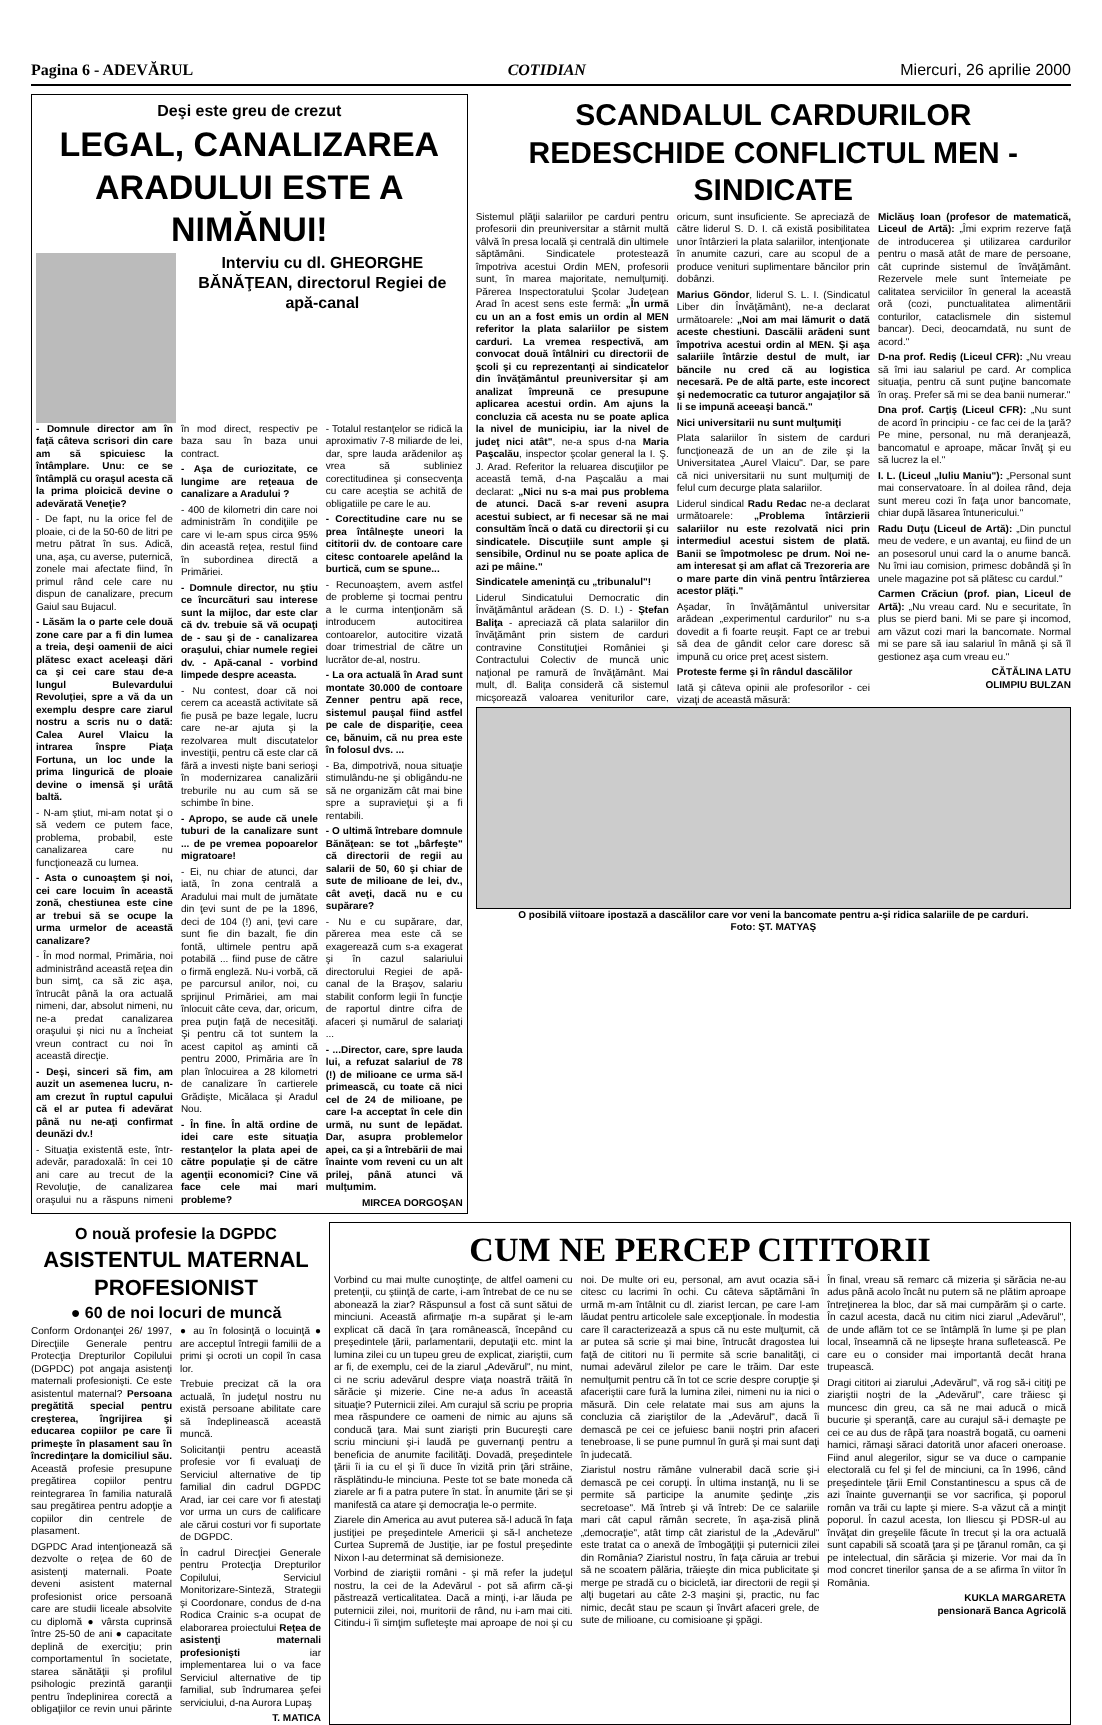Pagina 6 - ADEVĂRUL COTIDIAN Miercuri, 26 aprilie 2000
Deşi este greu de crezut
LEGAL, CANALIZAREA ARADULUI ESTE A NIMĂNUI!
Interviu cu dl. GHEORGHE BĂNĂŢEAN, directorul Regiei de apă-canal
- Domnule director am în faţă câteva scrisori din care am să spicuiesc la întâmplare. Unu: ce se întâmplă cu oraşul acesta că la prima ploicică devine o adevărată Veneţie?
- De fapt, nu la orice fel de ploaie, ci de la 50-60 de litri pe metru pătrat în sus. Adică, una, aşa, cu averse, puternică, zonele mai afectate fiind, în primul rând cele care nu dispun de canalizare, precum Gaiul sau Bujacul.
- Lăsăm la o parte cele două zone care par a fi din lumea a treia, deşi oamenii de aici plătesc exact aceleaşi dări ca şi cei care stau de-a lungul Bulevardului Revoluţiei, spre a vă da un exemplu despre care ziarul nostru a scris nu o dată: Calea Aurel Vlaicu la intrarea înspre Piaţa Fortuna, un loc unde la prima lingurică de ploaie devine o imensă şi urâtă baltă.
- N-am ştiut, mi-am notat şi o să vedem ce putem face, problema, probabil, este canalizarea care nu funcţionează cu lumea.
- Asta o cunoaştem şi noi, cei care locuim în această zonă, chestiunea este cine ar trebui să se ocupe la urma urmelor de această canalizare?
- În mod normal, Primăria, noi administrând această reţea din bun simţ, ca să zic aşa, întrucât până la ora actuală nimeni, dar, absolut nimeni, nu ne-a predat canalizarea oraşului şi nici nu a încheiat vreun contract cu noi în această direcţie.
- Deşi, sinceri să fim, am auzit un asemenea lucru, n-am crezut în ruptul capului că el ar putea fi adevărat până nu ne-aţi confirmat deunăzi dv.!
- Situaţia existentă este, într-adevăr, paradoxală: în cei 10 ani care au trecut de la Revoluţie, de canalizarea oraşului nu a răspuns nimeni în mod direct, respectiv pe baza sau în baza unui contract.
- Aşa de curiozitate, ce lungime are reţeaua de canalizare a Aradului ?
- 400 de kilometri din care noi administrăm în condiţiile pe care vi le-am spus circa 95% din această reţea, restul fiind în subordinea directă a Primăriei.
- Domnule director, nu ştiu ce încurcături sau interese sunt la mijloc, dar este clar că dv. trebuie să vă ocupaţi de - sau şi de - canalizarea oraşului, chiar numele regiei dv. - Apă-canal - vorbind limpede despre aceasta.
- Nu contest, doar că noi cerem ca această activitate să fie pusă pe baze legale, lucru care ne-ar ajuta şi la rezolvarea mult discutatelor investiţii, pentru că este clar că fără a investi nişte bani serioşi în modernizarea canalizării treburile nu au cum să se schimbe în bine.
- Apropo, se aude că unele tuburi de la canalizare sunt ... de pe vremea popoarelor migratoare!
- Ei, nu chiar de atunci, dar iată, în zona centrală a Aradului mai mult de jumătate din ţevi sunt de pe la 1896, deci de 104 (!) ani, ţevi care sunt fie din bazalt, fie din fontă, ultimele pentru apă potabilă ... fiind puse de către o firmă engleză. Nu-i vorbă, că pe parcursul anilor, noi, cu sprijinul Primăriei, am mai înlocuit câte ceva, dar, oricum, prea puţin faţă de necesităţi. Şi pentru că tot suntem la acest capitol aş aminti că pentru 2000, Primăria are în plan înlocuirea a 28 kilometri de canalizare în cartierele Grădişte, Micălaca şi Aradul Nou.
- În fine. În altă ordine de idei care este situaţia restanţelor la plata apei de către populaţie şi de către agenţii economici? Cine vă face cele mai mari probleme?
- Totalul restanţelor se ridică la aproximativ 7-8 miliarde de lei, dar, spre lauda arădenilor aş vrea să subliniez corectitudinea şi consecvenţa cu care aceştia se achită de obligatiile pe care le au.
- Corectitudine care nu se prea întâlneşte uneori la cititorii dv. de contoare care citesc contoarele apelând la burtică, cum se spune...
- Recunoaştem, avem astfel de probleme şi tocmai pentru a le curma intenţionăm să introducem autocitirea contoarelor, autocitire vizată doar trimestrial de către un lucrător de-al, nostru.
- La ora actuală în Arad sunt montate 30.000 de contoare Zenner pentru apă rece, sistemul pauşal fiind astfel pe cale de dispariţie, ceea ce, bănuim, că nu prea este în folosul dvs. ...
- Ba, dimpotrivă, noua situaţie stimulându-ne şi obligându-ne să ne organizăm cât mai bine spre a supravieţui şi a fi rentabili.
- O ultimă întrebare domnule Bănăţean: se tot „bârfeşte" că directorii de regii au salarii de 50, 60 şi chiar de sute de milioane de lei, dv., cât aveţi, dacă nu e cu supărare?
- Nu e cu supărare, dar, părerea mea este că se exagerează cum s-a exagerat şi în cazul salariului directorului Regiei de apă-canal de la Braşov, salariu stabilit conform legii în funcţie de raportul dintre cifra de afaceri şi numărul de salariaţi ...
- ...Director, care, spre lauda lui, a refuzat salariul de 78 (!) de milioane ce urma să-l primească, cu toate că nici cel de 24 de milioane, pe care l-a acceptat în cele din urmă, nu sunt de lepădat. Dar, asupra problemelor apei, ca şi a întrebării de mai înainte vom reveni cu un alt prilej, până atunci vă mulţumim.
MIRCEA DORGOŞAN
SCANDALUL CARDURILOR REDESCHIDE CONFLICTUL MEN - SINDICATE
Sistemul plăţii salariilor pe carduri pentru profesorii din preuniversitar a stârnit multă vâlvă în presa locală şi centrală din ultimele săptămâni. Sindicatele protestează împotriva acestui Ordin MEN, profesorii sunt, în marea majoritate, nemulţumiţi. Părerea Inspectoratului Şcolar Judeţean Arad în acest sens este fermă: „În urmă cu un an a fost emis un ordin al MEN referitor la plata salariilor pe sistem carduri. La vremea respectivă, am convocat două întâlniri cu directorii de şcoli şi cu reprezentanţi ai sindicatelor din învăţământul preuniversitar şi am analizat împreună ce presupune aplicarea acestui ordin. Am ajuns la concluzia că acesta nu se poate aplica la nivel de municipiu, iar la nivel de judeţ nici atât", ne-a spus d-na Maria Paşcalău, inspector şcolar general la I. Ş. J. Arad. Referitor la reluarea discuţiilor pe această temă, d-na Paşcalău a mai declarat: „Nici nu s-a mai pus problema de atunci. Dacă s-ar reveni asupra acestui subiect, ar fi necesar să ne mai consultăm încă o dată cu directorii şi cu sindicatele. Discuţiile sunt ample şi sensibile, Ordinul nu se poate aplica de azi pe mâine."
Sindicatele ameninţă cu „tribunalul"!
Liderul Sindicatului Democratic din Învăţământul arădean (S. D. I.) - Ştefan Baliţa - apreciază că plata salariilor din învăţământ prin sistem de carduri contravine Constituţiei României şi Contractului Colectiv de muncă unic naţional pe ramură de învăţământ. Mai mult, dl. Baliţa consideră că sistemul micşorează valoarea veniturilor care, oricum, sunt insuficiente. Se apreciază de către liderul S. D. I. că există posibilitatea unor întârzieri la plata salariilor, intenţionate în anumite cazuri, care au scopul de a produce venituri suplimentare băncilor prin dobânzi.
Marius Göndor, liderul S. L. I. (Sindicatul Liber din Învăţământ), ne-a declarat următoarele: „Noi am mai lămurit o dată aceste chestiuni. Dascălii arădeni sunt împotriva acestui ordin al MEN. Şi aşa salariile întârzie destul de mult, iar băncile nu cred că au logistica necesară. Pe de altă parte, este incorect şi nedemocratic ca tuturor angajaţilor să li se impună aceeaşi bancă."
Nici universitarii nu sunt mulţumiţi
Plata salariilor în sistem de carduri funcţionează de un an de zile şi la Universitatea „Aurel Vlaicu". Dar, se pare că nici universitarii nu sunt mulţumiţi de felul cum decurge plata salariilor.
Liderul sindical Radu Redac ne-a declarat următoarele: „Problema întârzierii salariilor nu este rezolvată nici prin intermediul acestui sistem de plată. Banii se împotmolesc pe drum. Noi ne-am interesat şi am aflat că Trezoreria are o mare parte din vină pentru întârzierea acestor plăţi."
Aşadar, în învăţământul universitar arădean „experimentul cardurilor" nu s-a dovedit a fi foarte reuşit. Fapt ce ar trebui să dea de gândit celor care doresc să impună cu orice preţ acest sistem.
Proteste ferme şi în rândul dascălilor
Iată şi câteva opinii ale profesorilor - cei vizaţi de această măsură:
Miclăuş Ioan (profesor de matematică, Liceul de Artă): „Îmi exprim rezerve faţă de introducerea şi utilizarea cardurilor pentru o masă atât de mare de persoane, cât cuprinde sistemul de învăţământ. Rezervele mele sunt întemeiate pe calitatea serviciilor în general la această oră (cozi, punctualitatea alimentării conturilor, cataclismele din sistemul bancar). Deci, deocamdată, nu sunt de acord."
D-na prof. Rediş (Liceul CFR): „Nu vreau să îmi iau salariul pe card. Ar complica situaţia, pentru că sunt puţine bancomate în oraş. Prefer să mi se dea banii numerar."
Dna prof. Carţiş (Liceul CFR): „Nu sunt de acord în principiu - ce fac cei de la ţară? Pe mine, personal, nu mă deranjează, bancomatul e aproape, măcar învăţ şi eu să lucrez la el."
I. L. (Liceul „Iuliu Maniu"): „Personal sunt mai conservatoare. În al doilea rând, deja sunt mereu cozi în faţa unor bancomate, chiar după lăsarea întunericului."
Radu Duţu (Liceul de Artă): „Din punctul meu de vedere, e un avantaj, eu fiind de un an posesorul unui card la o anume bancă. Nu îmi iau comision, primesc dobândă şi în unele magazine pot să plătesc cu cardul."
Carmen Crăciun (prof. pian, Liceul de Artă): „Nu vreau card. Nu e securitate, în plus se pierd bani. Mi se pare şi incomod, am văzut cozi mari la bancomate. Normal mi se pare să iau salariul în mână şi să îl gestionez aşa cum vreau eu."
CĂTĂLINA LATU
OLIMPIU BULZAN
O posibilă viitoare ipostază a dascălilor care vor veni la bancomate pentru a-şi ridica salariile de pe carduri.
Foto: ŞT. MATYAŞ
O nouă profesie la DGPDC
ASISTENTUL MATERNAL PROFESIONIST
● 60 de noi locuri de muncă
Conform Ordonanţei 26/ 1997, Direcţiile Generale pentru Protecţia Drepturilor Copilului (DGPDC) pot angaja asistenţi maternali profesionişti. Ce este asistentul maternal? Persoana pregătită special pentru creşterea, îngrijirea şi educarea copiilor pe care îi primeşte în plasament sau în încredinţare la domiciliul său. Această profesie presupune pregătirea copiilor pentru reintegrarea în familia naturală sau pregătirea pentru adopţie a copiilor din centrele de plasament.
DGPDC Arad intenţionează să dezvolte o reţea de 60 de asistenţi maternali. Poate deveni asistent maternal profesionist orice persoană care are studii liceale absolvite cu diplomă ● vârsta cuprinsă între 25-50 de ani ● capacitate deplină de exerciţiu; prin comportamentul în societate, starea sănătăţii şi profilul psihologic prezintă garanţii pentru îndeplinirea corectă a obligaţiilor ce revin unui părinte ● au în folosinţă o locuinţă ● are acceptul întregii familii de a primi şi ocroti un copil în casa lor.
Trebuie precizat că la ora actuală, în judeţul nostru nu există persoane abilitate care să îndeplinească această muncă.
Solicitanţii pentru această profesie vor fi evaluaţi de Serviciul alternative de tip familial din cadrul DGPDC Arad, iar cei care vor fi atestaţi vor urma un curs de calificare ale cărui costuri vor fi suportate de DGPDC.
În cadrul Direcţiei Generale pentru Protecţia Drepturilor Copilului, Serviciul Monitorizare-Sinteză, Strategii şi Coordonare, condus de d-na Rodica Crainic s-a ocupat de elaborarea proiectului Reţea de asistenţi maternali profesionişti iar implementarea lui o va face Serviciul alternative de tip familial, sub îndrumarea şefei serviciului, d-na Aurora Lupaş
T. MATICA
CUM NE PERCEP CITITORII
Vorbind cu mai multe cunoştinţe, de altfel oameni cu pretenţii, cu ştiinţă de carte, i-am întrebat de ce nu se abonează la ziar? Răspunsul a fost că sunt sătui de minciuni. Această afirmaţie m-a supărat şi le-am explicat că dacă în ţara românească, începând cu preşedintele ţării, parlamentarii, deputaţii etc. mint la lumina zilei cu un tupeu greu de explicat, ziariştii, cum ar fi, de exemplu, cei de la ziarul „Adevărul", nu mint, ci ne scriu adevărul despre viaţa noastră trăită în sărăcie şi mizerie. Cine ne-a adus în această situaţie? Puternicii zilei. Am curajul să scriu pe propria mea răspundere ce oameni de nimic au ajuns să conducă ţara. Mai sunt ziarişti prin Bucureşti care scriu minciuni şi-i laudă pe guvernanţi pentru a beneficia de anumite facilităţi. Dovadă, preşedintele ţării îi ia cu el şi îi duce în vizită prin ţări străine, răsplătindu-le minciuna. Peste tot se bate moneda că ziarele ar fi a patra putere în stat. În anumite ţări se şi manifestă ca atare şi democraţia le-o permite.
Ziarele din America au avut puterea să-l aducă în faţa justiţiei pe preşedintele Americii şi să-l ancheteze Curtea Supremă de Justiţie, iar pe fostul preşedinte Nixon l-au determinat să demisioneze.
Vorbind de ziariştii români - şi mă refer la judeţul nostru, la cei de la Adevărul - pot să afirm că-şi păstrează verticalitatea. Dacă a minţi, i-ar lăuda pe puternicii zilei, noi, muritorii de rând, nu i-am mai citi. Citindu-i îi simţim sufleteşte mai aproape de noi şi cu noi. De multe ori eu, personal, am avut ocazia să-i citesc cu lacrimi în ochi. Cu câteva săptămâni în urmă m-am întâlnit cu dl. ziarist Iercan, pe care l-am lăudat pentru articolele sale excepţionale. În modestia care îl caracterizează a spus că nu este mulţumit, că ar putea să scrie şi mai bine, întrucât dragostea lui faţă de cititori nu îi permite să scrie banalităţi, ci numai adevărul zilelor pe care le trăim. Dar este nemulţumit pentru că în tot ce scrie despre corupţie şi afaceriştii care fură la lumina zilei, nimeni nu ia nici o măsură. Din cele relatate mai sus am ajuns la concluzia că ziariştilor de la „Adevărul", dacă îi demască pe cei ce jefuiesc banii noştri prin afaceri tenebroase, li se pune pumnul în gură şi mai sunt daţi în judecată.
Ziaristul nostru rămâne vulnerabil dacă scrie şi-i demască pe cei corupţi. În ultima instanţă, nu li se permite să participe la anumite şedinţe „zis secretoase". Mă întreb şi vă întreb: De ce salariile mari cât capul rămân secrete, în aşa-zisă plină „democraţie", atât timp cât ziaristul de la „Adevărul" este tratat ca o anexă de îmbogăţiţii şi puternicii zilei din România? Ziaristul nostru, în faţa căruia ar trebui să ne scoatem pălăria, trăieşte din mica publicitate şi merge pe stradă cu o bicicletă, iar directorii de regii şi alţi bugetari au câte 2-3 maşini şi, practic, nu fac nimic, decât stau pe scaun şi învârt afaceri grele, de sute de milioane, cu comisioane şi şpăgi.
În final, vreau să remarc că mizeria şi sărăcia ne-au adus până acolo încât nu putem să ne plătim aproape întreţinerea la bloc, dar să mai cumpărăm şi o carte. În cazul acesta, dacă nu citim nici ziarul „Adevărul", de unde aflăm tot ce se întâmplă în lume şi pe plan local, înseamnă că ne lipseşte hrana sufletească. Pe care eu o consider mai importantă decât hrana trupească.
Dragi cititori ai ziarului „Adevărul", vă rog să-i citiţi pe ziariştii noştri de la „Adevărul", care trăiesc şi muncesc din greu, ca să ne mai aducă o mică bucurie şi speranţă, care au curajul să-i demaşte pe cei ce au dus de râpă ţara noastră bogată, cu oameni hamici, rămaşi săraci datorită unor afaceri oneroase. Fiind anul alegerilor, sigur se va duce o campanie electorală cu fel şi fel de minciuni, ca în 1996, când preşedintele ţării Emil Constantinescu a spus că de azi înainte guvernanţii se vor sacrifica, şi poporul român va trăi cu lapte şi miere. S-a văzut că a minţit poporul. În cazul acesta, Ion Iliescu şi PDSR-ul au învăţat din greşelile făcute în trecut şi la ora actuală sunt capabili să scoată ţara şi pe ţăranul român, ca şi pe intelectual, din sărăcia şi mizerie. Vor mai da în mod concret tinerilor şansa de a se afirma în viitor în România.
KUKLA MARGARETA
pensionară Banca Agricolă